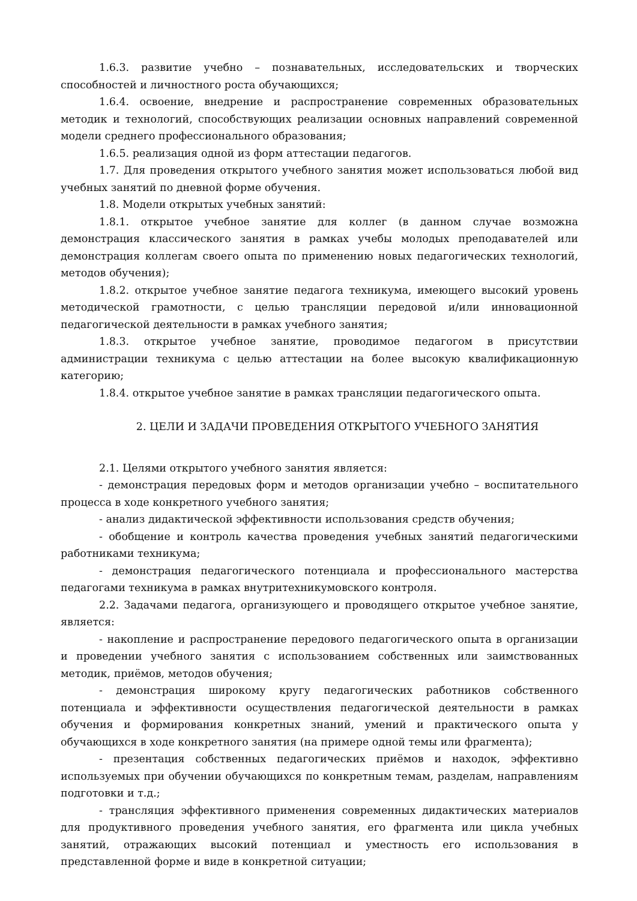1.6.3. развитие учебно – познавательных, исследовательских и творческих способностей и личностного роста обучающихся;
1.6.4. освоение, внедрение и распространение современных образовательных методик и технологий, способствующих реализации основных направлений современной модели среднего профессионального образования;
1.6.5. реализация одной из форм аттестации педагогов.
1.7. Для проведения открытого учебного занятия может использоваться любой вид учебных занятий по дневной форме обучения.
1.8. Модели открытых учебных занятий:
1.8.1. открытое учебное занятие для коллег (в данном случае возможна демонстрация классического занятия в рамках учебы молодых преподавателей или демонстрация коллегам своего опыта по применению новых педагогических технологий, методов обучения);
1.8.2. открытое учебное занятие педагога техникума, имеющего высокий уровень методической грамотности, с целью трансляции передовой и/или инновационной педагогической деятельности в рамках учебного занятия;
1.8.3. открытое учебное занятие, проводимое педагогом в присутствии администрации техникума с целью аттестации на более высокую квалификационную категорию;
1.8.4. открытое учебное занятие в рамках трансляции педагогического опыта.
2. ЦЕЛИ И ЗАДАЧИ ПРОВЕДЕНИЯ ОТКРЫТОГО УЧЕБНОГО ЗАНЯТИЯ
2.1. Целями открытого учебного занятия является:
- демонстрация передовых форм и методов организации учебно – воспитательного процесса в ходе конкретного учебного занятия;
- анализ дидактической эффективности использования средств обучения;
- обобщение и контроль качества проведения учебных занятий педагогическими работниками техникума;
- демонстрация педагогического потенциала и профессионального мастерства педагогами техникума в рамках внутритехникумовского контроля.
2.2. Задачами педагога, организующего и проводящего открытое учебное занятие, является:
- накопление и распространение передового педагогического опыта в организации и проведении учебного занятия с использованием собственных или заимствованных методик, приёмов, методов обучения;
- демонстрация широкому кругу педагогических работников собственного потенциала и эффективности осуществления педагогической деятельности в рамках обучения и формирования конкретных знаний, умений и практического опыта у обучающихся в ходе конкретного занятия (на примере одной темы или фрагмента);
- презентация собственных педагогических приёмов и находок, эффективно используемых при обучении обучающихся по конкретным темам, разделам, направлениям подготовки и т.д.;
- трансляция эффективного применения современных дидактических материалов для продуктивного проведения учебного занятия, его фрагмента или цикла учебных занятий, отражающих высокий потенциал и уместность его использования в представленной форме и виде в конкретной ситуации;